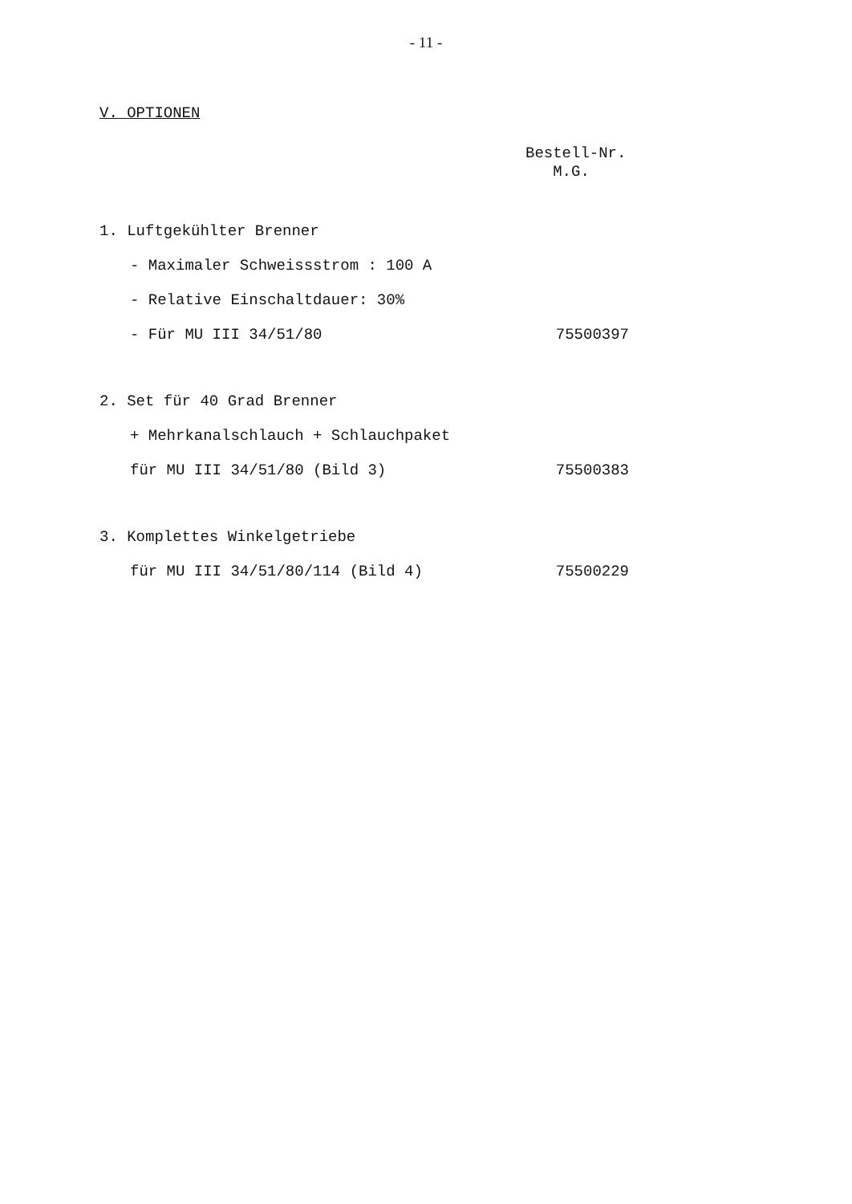- 11 -
V. OPTIONEN
Bestell-Nr.
M.G.
1. Luftgekühlter Brenner
- Maximaler Schweissstrom : 100 A
- Relative Einschaltdauer: 30%
- Für MU III 34/51/80 75500397
2. Set für 40 Grad Brenner
+ Mehrkanalschlauch + Schlauchpaket
für MU III 34/51/80 (Bild 3) 75500383
3. Komplettes Winkelgetriebe
für MU III 34/51/80/114 (Bild 4) 75500229